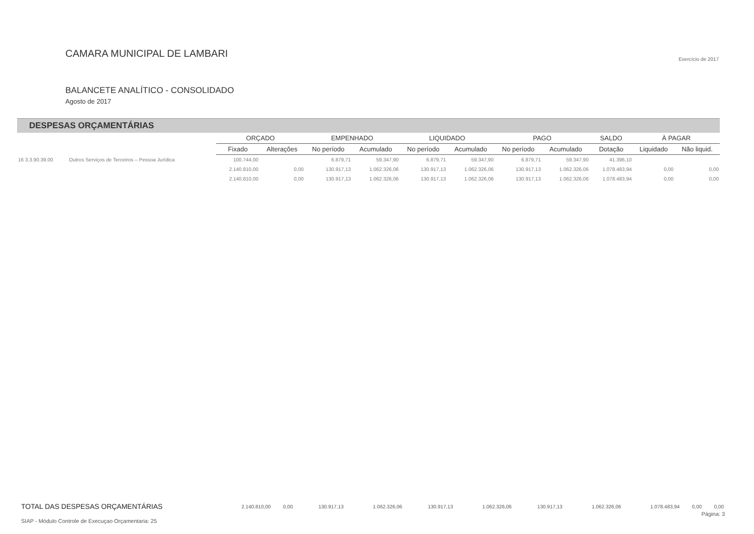CAMARA MUNICIPAL DE LAMBARI
Exercício de 2017
BALANCETE ANALÍTICO - CONSOLIDADO
Agosto de 2017
DESPESAS ORÇAMENTÁRIAS
| | | ORÇADO | | EMPENHADO | | LIQUIDADO | | PAGO | | SALDO | À PAGAR | |
| --- | --- | --- | --- | --- | --- | --- | --- | --- | --- | --- | --- | --- |
| | | Fixado | Alterações | No período | Acumulado | No período | Acumulado | No período | Acumulado | Dotação | Liquidado | Não liquid. |
| 16 3.3.90.39.00 | Outros Serviços de Terceiros – Pessoa Jurídica | 100.744,00 | | 6.879,71 | 59.347,90 | 6.879,71 | 59.347,90 | 6.879,71 | 59.347,90 | 41.396,10 | | |
| | | 2.140.810,00 | 0,00 | 130.917,13 | 1.062.326,06 | 130.917,13 | 1.062.326,06 | 130.917,13 | 1.062.326,06 | 1.078.483,94 | 0,00 | 0,00 |
| | | 2.140.810,00 | 0,00 | 130.917,13 | 1.062.326,06 | 130.917,13 | 1.062.326,06 | 130.917,13 | 1.062.326,06 | 1.078.483,94 | 0,00 | 0,00 |
| TOTAL DAS DESPESAS ORÇAMENTÁRIAS | 2.140.810,00 | 0,00 | 130.917,13 | 1.062.326,06 | 130.917,13 | 1.062.326,06 | 130.917,13 | 1.062.326,06 | 1.078.483,94 | 0,00 | 0,00 |
Página: 3
SIAP - Módulo Controle de Execuçao Orçamentaria: 25